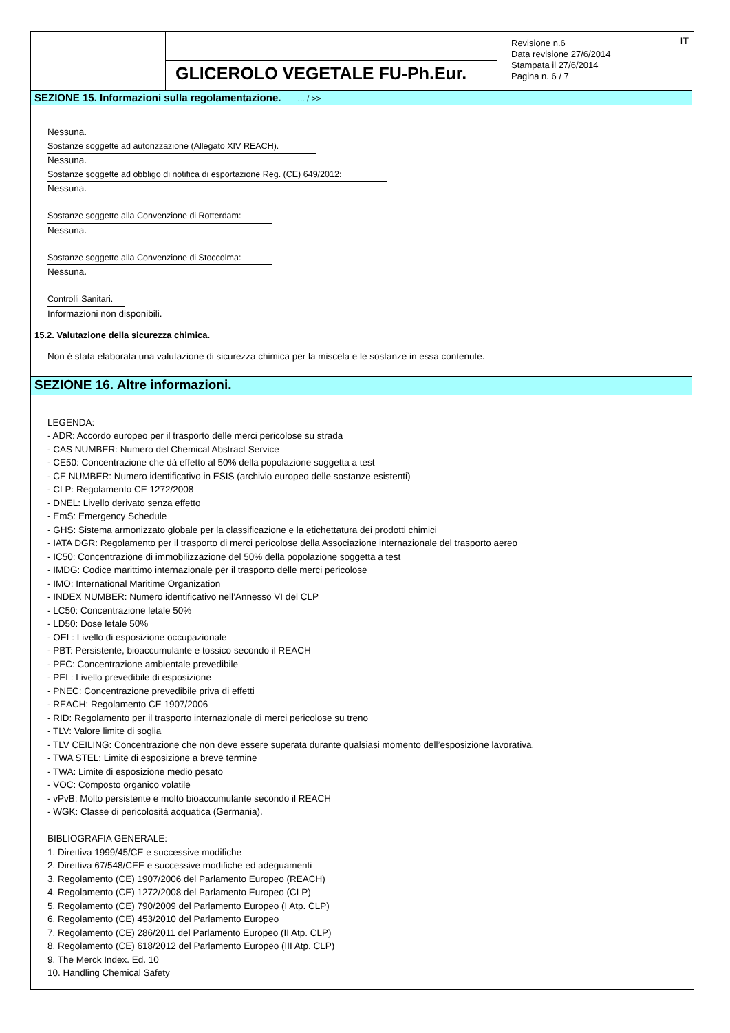GLICEROLO VEGETALE FU-Ph.Eur.
Revisione n.6
Data revisione 27/6/2014
Stampata il 27/6/2014
Pagina n. 6 / 7
IT
SEZIONE 15. Informazioni sulla regolamentazione. ... / >>
Nessuna.
Sostanze soggette ad autorizzazione (Allegato XIV REACH).
Nessuna.
Sostanze soggette ad obbligo di notifica di esportazione Reg. (CE) 649/2012:
Nessuna.
Sostanze soggette alla Convenzione di Rotterdam:
Nessuna.
Sostanze soggette alla Convenzione di Stoccolma:
Nessuna.
Controlli Sanitari.
Informazioni non disponibili.
15.2. Valutazione della sicurezza chimica.
Non è stata elaborata una valutazione di sicurezza chimica per la miscela e le sostanze in essa contenute.
SEZIONE 16. Altre informazioni.
LEGENDA:
- ADR: Accordo europeo per il trasporto delle merci pericolose su strada
- CAS NUMBER: Numero del Chemical Abstract Service
- CE50: Concentrazione che dà effetto al 50% della popolazione soggetta a test
- CE NUMBER: Numero identificativo in ESIS (archivio europeo delle sostanze esistenti)
- CLP: Regolamento CE 1272/2008
- DNEL: Livello derivato senza effetto
- EmS: Emergency Schedule
- GHS: Sistema armonizzato globale per la classificazione e la etichettatura dei prodotti chimici
- IATA DGR: Regolamento per il trasporto di merci pericolose della Associazione internazionale del trasporto aereo
- IC50: Concentrazione di immobilizzazione del 50% della popolazione soggetta a test
- IMDG: Codice marittimo internazionale per il trasporto delle merci pericolose
- IMO: International Maritime Organization
- INDEX NUMBER: Numero identificativo nell’Annesso VI del CLP
- LC50: Concentrazione letale 50%
- LD50: Dose letale 50%
- OEL: Livello di esposizione occupazionale
- PBT: Persistente, bioaccumulante e tossico secondo il REACH
- PEC: Concentrazione ambientale prevedibile
- PEL: Livello prevedibile di esposizione
- PNEC: Concentrazione prevedibile priva di effetti
- REACH: Regolamento CE 1907/2006
- RID: Regolamento per il trasporto internazionale di merci pericolose su treno
- TLV: Valore limite di soglia
- TLV CEILING: Concentrazione che non deve essere superata durante qualsiasi momento dell’esposizione lavorativa.
- TWA STEL: Limite di esposizione a breve termine
- TWA: Limite di esposizione medio pesato
- VOC: Composto organico volatile
- vPvB: Molto persistente e molto bioaccumulante secondo il REACH
- WGK: Classe di pericolosità acquatica (Germania).
BIBLIOGRAFIA GENERALE:
1. Direttiva 1999/45/CE e successive modifiche
2. Direttiva 67/548/CEE e successive modifiche ed adeguamenti
3. Regolamento (CE) 1907/2006 del Parlamento Europeo (REACH)
4. Regolamento (CE) 1272/2008 del Parlamento Europeo (CLP)
5. Regolamento (CE) 790/2009 del Parlamento Europeo (I Atp. CLP)
6. Regolamento (CE) 453/2010 del Parlamento Europeo
7. Regolamento (CE) 286/2011 del Parlamento Europeo (II Atp. CLP)
8. Regolamento (CE) 618/2012 del Parlamento Europeo (III Atp. CLP)
9. The Merck Index. Ed. 10
10. Handling Chemical Safety